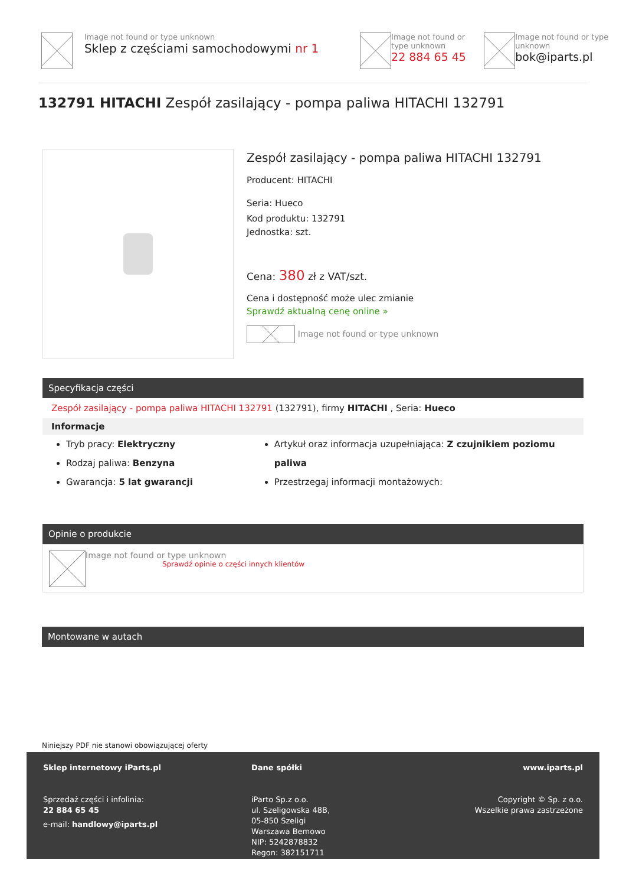Image not found or type unknown
Sklep z częściami samochodowymi nr 1
Image not found or type unknown
22 884 65 45
Image not found or type unknown
bok@iparts.pl
132791 HITACHI Zespół zasilający - pompa paliwa HITACHI 132791
Zespół zasilający - pompa paliwa HITACHI 132791
Producent: HITACHI
Seria: Hueco
Kod produktu: 132791
Jednostka: szt.
Cena: 380 zł z VAT/szt.
Cena i dostępność może ulec zmianie
Sprawdź aktualną cenę online »
Image not found or type unknown
Specyfikacja części
Zespół zasilający - pompa paliwa HITACHI 132791 (132791), firmy HITACHI , Seria: Hueco
Informacje
Tryb pracy: Elektryczny
Rodzaj paliwa: Benzyna
Gwarancja: 5 lat gwarancji
Artykuł oraz informacja uzupełniająca: Z czujnikiem poziomu paliwa
Przestrzegaj informacji montażowych:
Opinie o produkcie
Image not found or type unknown
Sprawdź opinie o części innych klientów
Montowane w autach
Niniejszy PDF nie stanowi obowiązującej oferty
Sklep internetowy iParts.pl
Sprzedaż części i infolinia:
22 884 65 45
e-mail: handlowy@iparts.pl
Dane spółki
iParto Sp.z o.o.
ul. Szeligowska 48B,
05-850 Szeligi
Warszawa Bemowo
NIP: 5242878832
Regon: 382151711
www.iparts.pl
Copyright © Sp. z o.o.
Wszelkie prawa zastrzeżone